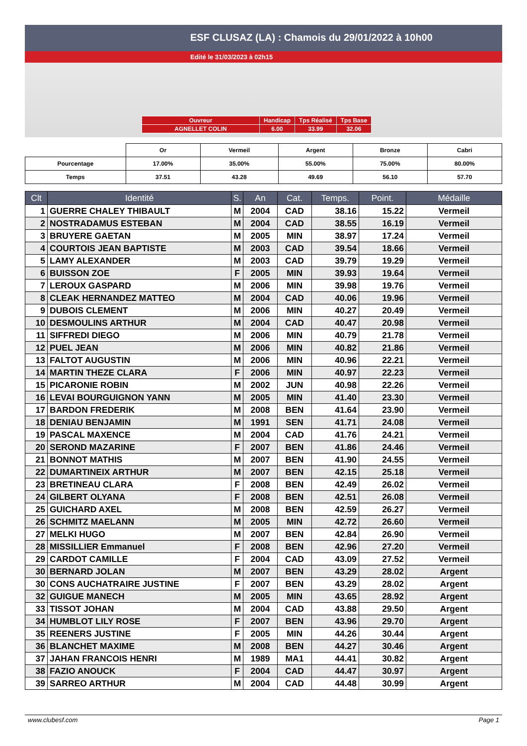ESF CLUSAZ (LA) : Chamois du 29/01/2022 à 10h00
Edité le 31/03/2023 à 02h15
| Ouvreur | Handicap | Tps Réalisé | Tps Base |
| AGNELLET COLIN | 6.00 | 33.99 | 32.06 |
| | Or | Vermeil | Argent | Bronze | Cabri |
| Pourcentage | 17.00% | 35.00% | 55.00% | 75.00% | 80.00% |
| Temps | 37.51 | 43.28 | 49.69 | 56.10 | 57.70 |
| Clt | Identité | S. | An | Cat. | Temps. | Point. | Médaille |
| --- | --- | --- | --- | --- | --- | --- | --- |
| 1 | GUERRE CHALEY THIBAULT | M | 2004 | CAD | 38.16 | 15.22 | Vermeil |
| 2 | NOSTRADAMUS ESTEBAN | M | 2004 | CAD | 38.55 | 16.19 | Vermeil |
| 3 | BRUYERE GAETAN | M | 2005 | MIN | 38.97 | 17.24 | Vermeil |
| 4 | COURTOIS JEAN BAPTISTE | M | 2003 | CAD | 39.54 | 18.66 | Vermeil |
| 5 | LAMY ALEXANDER | M | 2003 | CAD | 39.79 | 19.29 | Vermeil |
| 6 | BUISSON ZOE | F | 2005 | MIN | 39.93 | 19.64 | Vermeil |
| 7 | LEROUX GASPARD | M | 2006 | MIN | 39.98 | 19.76 | Vermeil |
| 8 | CLEAK HERNANDEZ MATTEO | M | 2004 | CAD | 40.06 | 19.96 | Vermeil |
| 9 | DUBOIS CLEMENT | M | 2006 | MIN | 40.27 | 20.49 | Vermeil |
| 10 | DESMOULINS ARTHUR | M | 2004 | CAD | 40.47 | 20.98 | Vermeil |
| 11 | SIFFREDI DIEGO | M | 2006 | MIN | 40.79 | 21.78 | Vermeil |
| 12 | PUEL JEAN | M | 2006 | MIN | 40.82 | 21.86 | Vermeil |
| 13 | FALTOT AUGUSTIN | M | 2006 | MIN | 40.96 | 22.21 | Vermeil |
| 14 | MARTIN THEZE CLARA | F | 2006 | MIN | 40.97 | 22.23 | Vermeil |
| 15 | PICARONIE ROBIN | M | 2002 | JUN | 40.98 | 22.26 | Vermeil |
| 16 | LEVAI BOURGUIGNON YANN | M | 2005 | MIN | 41.40 | 23.30 | Vermeil |
| 17 | BARDON FREDERIK | M | 2008 | BEN | 41.64 | 23.90 | Vermeil |
| 18 | DENIAU BENJAMIN | M | 1991 | SEN | 41.71 | 24.08 | Vermeil |
| 19 | PASCAL MAXENCE | M | 2004 | CAD | 41.76 | 24.21 | Vermeil |
| 20 | SEROND MAZARINE | F | 2007 | BEN | 41.86 | 24.46 | Vermeil |
| 21 | BONNOT MATHIS | M | 2007 | BEN | 41.90 | 24.55 | Vermeil |
| 22 | DUMARTINEIX ARTHUR | M | 2007 | BEN | 42.15 | 25.18 | Vermeil |
| 23 | BRETINEAU CLARA | F | 2008 | BEN | 42.49 | 26.02 | Vermeil |
| 24 | GILBERT OLYANA | F | 2008 | BEN | 42.51 | 26.08 | Vermeil |
| 25 | GUICHARD AXEL | M | 2008 | BEN | 42.59 | 26.27 | Vermeil |
| 26 | SCHMITZ MAELANN | M | 2005 | MIN | 42.72 | 26.60 | Vermeil |
| 27 | MELKI HUGO | M | 2007 | BEN | 42.84 | 26.90 | Vermeil |
| 28 | MISSILLIER Emmanuel | F | 2008 | BEN | 42.96 | 27.20 | Vermeil |
| 29 | CARDOT CAMILLE | F | 2004 | CAD | 43.09 | 27.52 | Vermeil |
| 30 | BERNARD JOLAN | M | 2007 | BEN | 43.29 | 28.02 | Argent |
| 30 | CONS AUCHATRAIRE JUSTINE | F | 2007 | BEN | 43.29 | 28.02 | Argent |
| 32 | GUIGUE MANECH | M | 2005 | MIN | 43.65 | 28.92 | Argent |
| 33 | TISSOT JOHAN | M | 2004 | CAD | 43.88 | 29.50 | Argent |
| 34 | HUMBLOT LILY ROSE | F | 2007 | BEN | 43.96 | 29.70 | Argent |
| 35 | REENERS JUSTINE | F | 2005 | MIN | 44.26 | 30.44 | Argent |
| 36 | BLANCHET MAXIME | M | 2008 | BEN | 44.27 | 30.46 | Argent |
| 37 | JAHAN FRANCOIS HENRI | M | 1989 | MA1 | 44.41 | 30.82 | Argent |
| 38 | FAZIO ANOUCK | F | 2004 | CAD | 44.47 | 30.97 | Argent |
| 39 | SARREO ARTHUR | M | 2004 | CAD | 44.48 | 30.99 | Argent |
www.clubesf.com Page 1